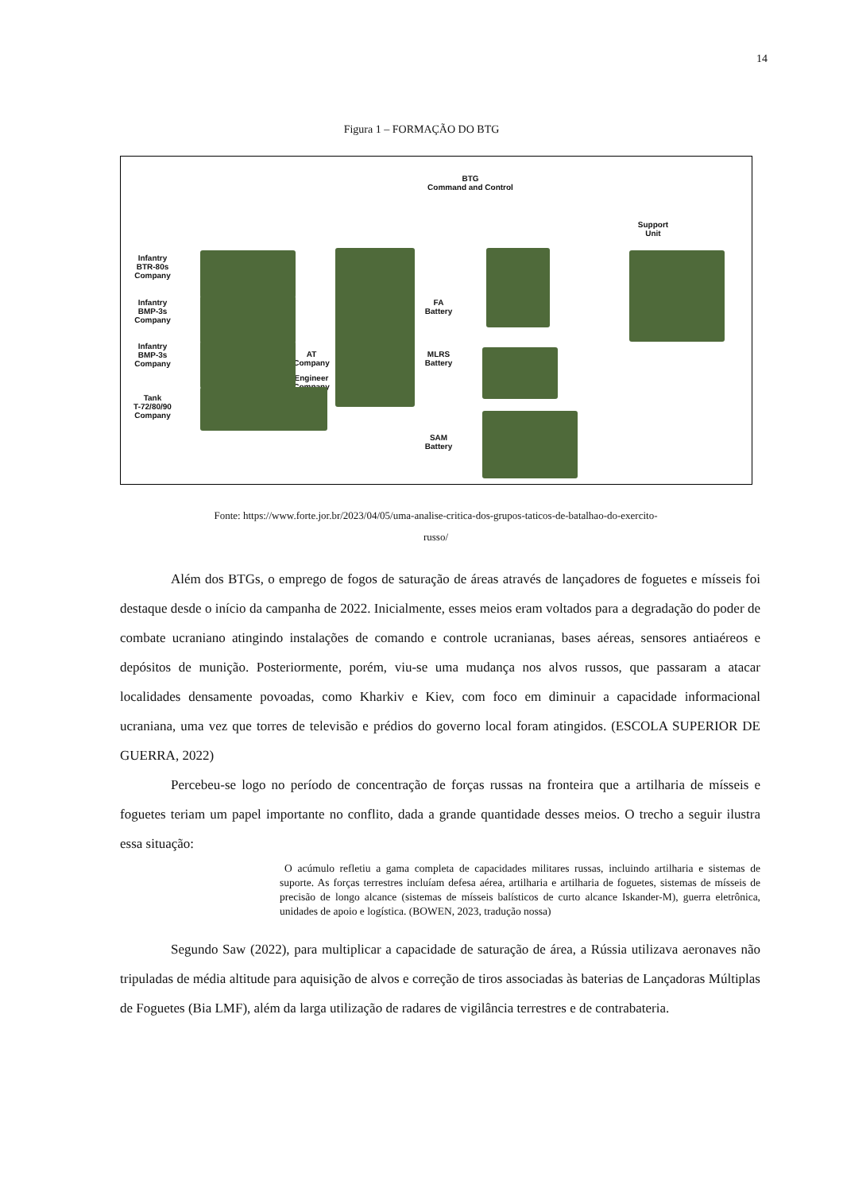14
Figura 1 – FORMAÇÃO DO BTG
BTG
Command and Control
Support
Unit
Infantry
BTR-80s
Company
Infantry
BMP-3s
Company
Infantry
BMP-3s
Company
Tank
T-72/80/90
Company
FA
Battery
AT
Company
MLRS
Battery
Engineer
Company
SAM
Battery
Fonte: https://www.forte.jor.br/2023/04/05/uma-analise-critica-dos-grupos-taticos-de-batalhao-do-exercito-
russo/
Além dos BTGs, o emprego de fogos de saturação de áreas através de lançadores de foguetes e mísseis foi destaque desde o início da campanha de 2022. Inicialmente, esses meios eram voltados para a degradação do poder de combate ucraniano atingindo instalações de comando e controle ucranianas, bases aéreas, sensores antiaéreos e depósitos de munição. Posteriormente, porém, viu-se uma mudança nos alvos russos, que passaram a atacar localidades densamente povoadas, como Kharkiv e Kiev, com foco em diminuir a capacidade informacional ucraniana, uma vez que torres de televisão e prédios do governo local foram atingidos. (ESCOLA SUPERIOR DE GUERRA, 2022)
Percebeu-se logo no período de concentração de forças russas na fronteira que a artilharia de mísseis e foguetes teriam um papel importante no conflito, dada a grande quantidade desses meios. O trecho a seguir ilustra essa situação:
O acúmulo refletiu a gama completa de capacidades militares russas, incluindo artilharia e sistemas de suporte. As forças terrestres incluíam defesa aérea, artilharia e artilharia de foguetes, sistemas de mísseis de precisão de longo alcance (sistemas de mísseis balísticos de curto alcance Iskander-M), guerra eletrônica, unidades de apoio e logística. (BOWEN, 2023, tradução nossa)
Segundo Saw (2022), para multiplicar a capacidade de saturação de área, a Rússia utilizava aeronaves não tripuladas de média altitude para aquisição de alvos e correção de tiros associadas às baterias de Lançadoras Múltiplas de Foguetes (Bia LMF), além da larga utilização de radares de vigilância terrestres e de contrabateria.